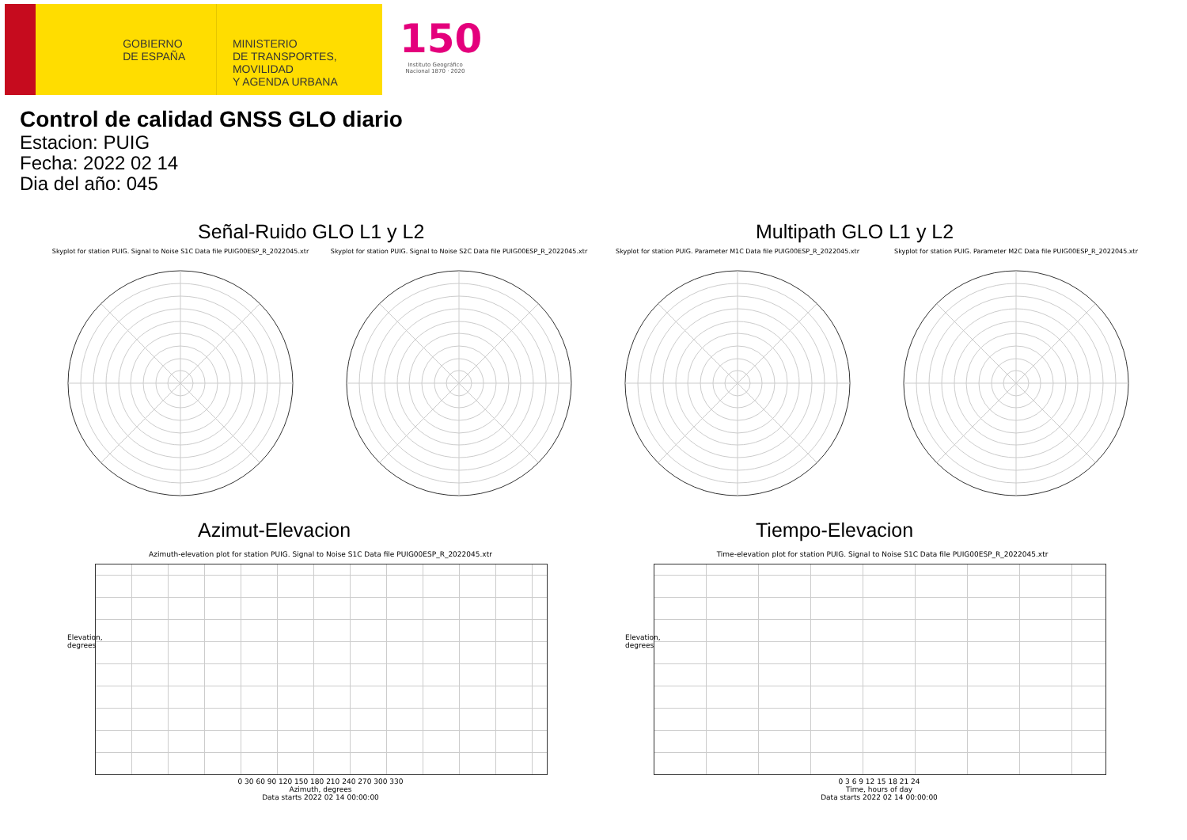GOBIERNO DE ESPAÑA
MINISTERIO
DE TRANSPORTES, MOVILIDAD
Y AGENDA URBANA
150
Instituto Geográfico Nacional 1870 · 2020
Control de calidad GNSS GLO diario
Estacion: PUIG
Fecha: 2022 02 14
Dia del año: 045
Señal-Ruido GLO L1 y L2 Multipath GLO L1 y L2
Skyplot for station PUIG. Signal to Noise S1C Data file PUIG00ESP_R_2022045.xtr
Skyplot for station PUIG. Signal to Noise S2C Data file PUIG00ESP_R_2022045.xtr
Skyplot for station PUIG. Parameter M1C Data file PUIG00ESP_R_2022045.xtr Skyplot for station PUIG. Parameter M2C Data file PUIG00ESP_R_2022045.xtr
Azimut-Elevacion Tiempo-Elevacion
Azimuth-elevation plot for station PUIG. Signal to Noise S1C Data file PUIG00ESP_R_2022045.xtr
Time-elevation plot for station PUIG. Signal to Noise S1C Data file PUIG00ESP_R_2022045.xtr
0 30 60 90 120 150 180 210 240 270 300 330
Azimuth, degrees
Data starts 2022 02 14 00:00:00
0 3 6 9 12 15 18 21 24
Time, hours of day
Data starts 2022 02 14 00:00:00
Elevation, degrees
Elevation, degrees